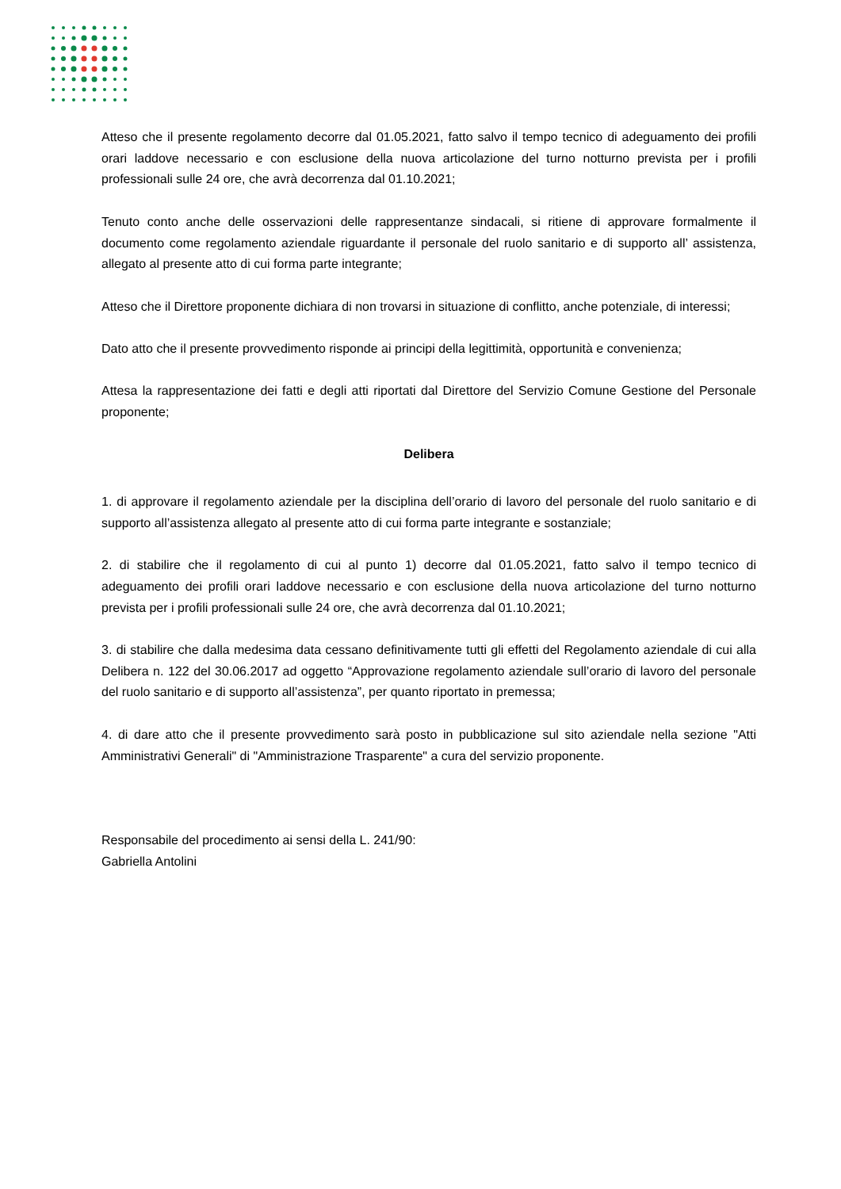Atteso che il presente regolamento decorre dal 01.05.2021, fatto salvo il tempo tecnico di adeguamento dei profili orari laddove necessario e con esclusione della nuova articolazione del turno notturno prevista per i profili professionali sulle 24 ore, che avrà decorrenza dal 01.10.2021;
Tenuto conto anche delle osservazioni delle rappresentanze sindacali, si ritiene di approvare formalmente il documento come regolamento aziendale riguardante il personale del ruolo sanitario e di supporto all’ assistenza, allegato al presente atto di cui forma parte integrante;
Atteso che il Direttore proponente dichiara di non trovarsi in situazione di conflitto, anche potenziale, di interessi;
Dato atto che il presente provvedimento risponde ai principi della legittimità, opportunità e convenienza;
Attesa la rappresentazione dei fatti e degli atti riportati dal Direttore del Servizio Comune Gestione del Personale proponente;
Delibera
1. di approvare il regolamento aziendale per la disciplina dell’orario di lavoro del personale del ruolo sanitario e di supporto all’assistenza allegato al presente atto di cui forma parte integrante e sostanziale;
2. di stabilire che il regolamento di cui al punto 1) decorre dal 01.05.2021, fatto salvo il tempo tecnico di adeguamento dei profili orari laddove necessario e con esclusione della nuova articolazione del turno notturno prevista per i profili professionali sulle 24 ore, che avrà decorrenza dal 01.10.2021;
3. di stabilire che dalla medesima data cessano definitivamente tutti gli effetti del Regolamento aziendale di cui alla Delibera n. 122 del 30.06.2017 ad oggetto “Approvazione regolamento aziendale sull’orario di lavoro del personale del ruolo sanitario e di supporto all’assistenza”, per quanto riportato in premessa;
4. di dare atto che il presente provvedimento sarà posto in pubblicazione sul sito aziendale nella sezione "Atti Amministrativi Generali" di "Amministrazione Trasparente" a cura del servizio proponente.
Responsabile del procedimento ai sensi della L. 241/90:
Gabriella Antolini